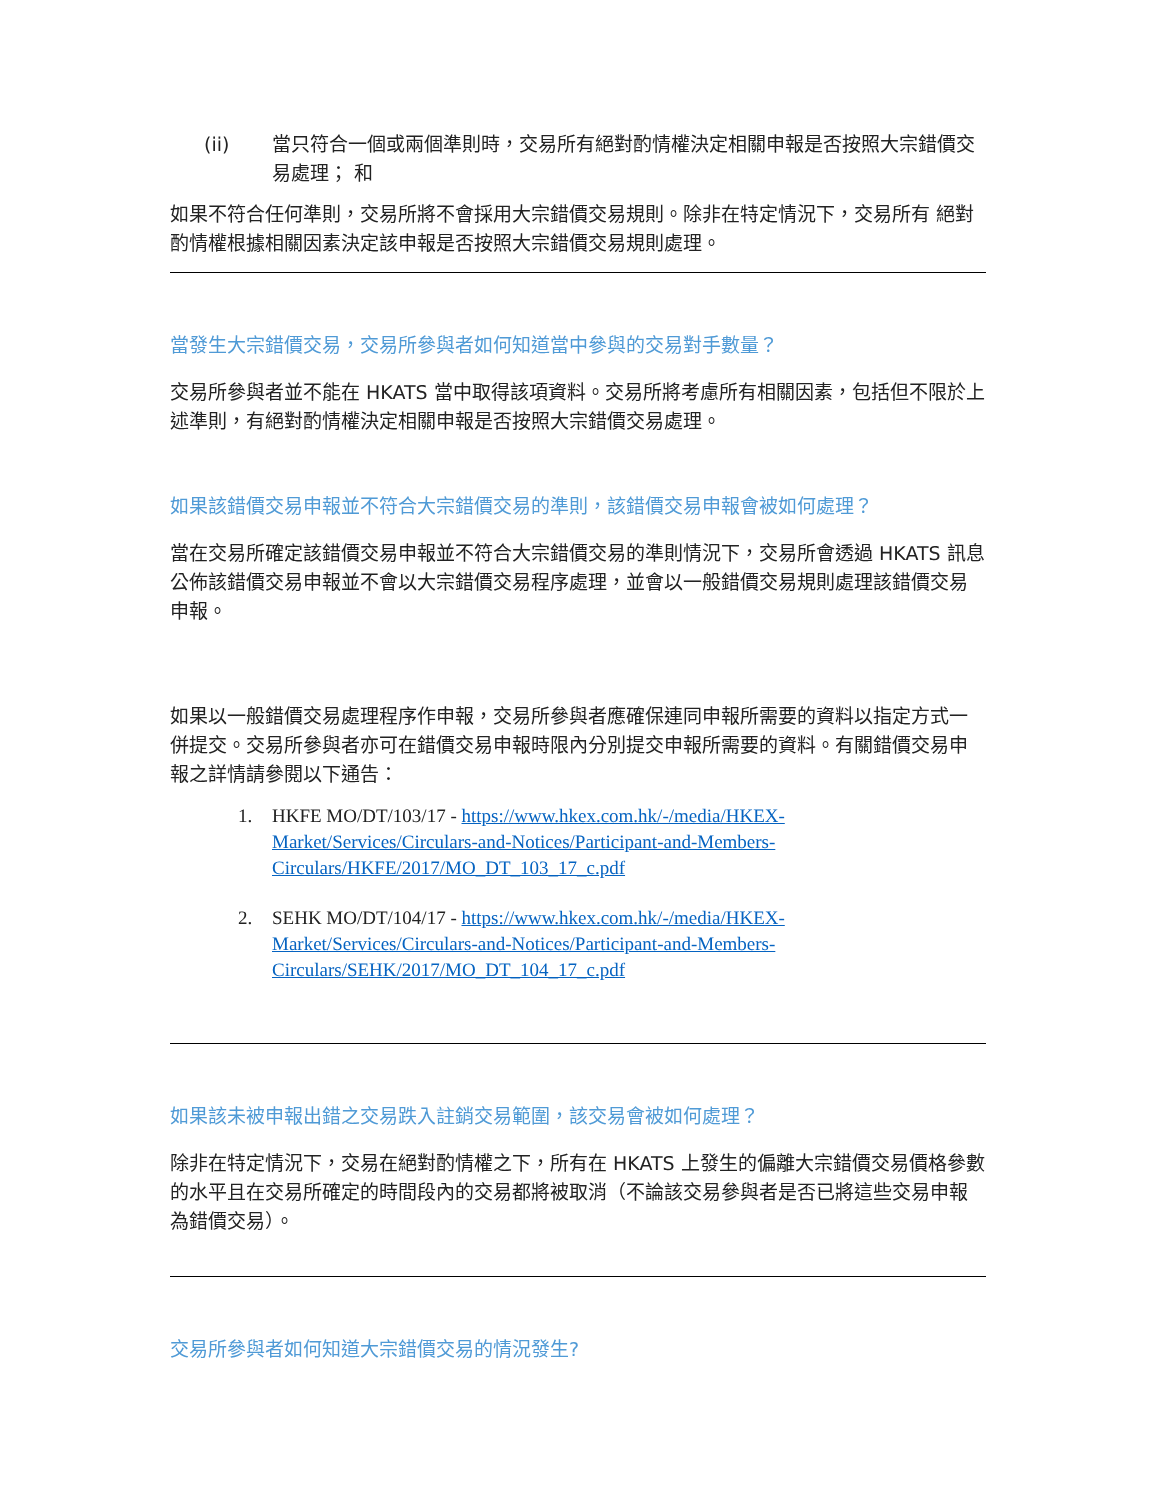(ii) 當只符合一個或兩個準則時，交易所有絕對酌情權決定相關申報是否按照大宗錯價交易處理； 和
如果不符合任何準則，交易所將不會採用大宗錯價交易規則。除非在特定情況下，交易所有 絕對酌情權根據相關因素決定該申報是否按照大宗錯價交易規則處理。
當發生大宗錯價交易，交易所參與者如何知道當中參與的交易對手數量？
交易所參與者並不能在 HKATS 當中取得該項資料。交易所將考慮所有相關因素，包括但不限於上述準則，有絕對酌情權決定相關申報是否按照大宗錯價交易處理。
如果該錯價交易申報並不符合大宗錯價交易的準則，該錯價交易申報會被如何處理？
當在交易所確定該錯價交易申報並不符合大宗錯價交易的準則情況下，交易所會透過 HKATS 訊息公佈該錯價交易申報並不會以大宗錯價交易程序處理，並會以一般錯價交易規則處理該錯價交易申報。
如果以一般錯價交易處理程序作申報，交易所參與者應確保連同申報所需要的資料以指定方式一併提交。交易所參與者亦可在錯價交易申報時限內分別提交申報所需要的資料。有關錯價交易申報之詳情請參閱以下通告：
1. HKFE MO/DT/103/17 - https://www.hkex.com.hk/-/media/HKEX-Market/Services/Circulars-and-Notices/Participant-and-Members-Circulars/HKFE/2017/MO_DT_103_17_c.pdf
2. SEHK MO/DT/104/17 - https://www.hkex.com.hk/-/media/HKEX-Market/Services/Circulars-and-Notices/Participant-and-Members-Circulars/SEHK/2017/MO_DT_104_17_c.pdf
如果該未被申報出錯之交易跌入註銷交易範圍，該交易會被如何處理？
除非在特定情況下，交易在絕對酌情權之下，所有在 HKATS 上發生的偏離大宗錯價交易價格參數的水平且在交易所確定的時間段內的交易都將被取消（不論該交易參與者是否已將這些交易申報為錯價交易）。
交易所參與者如何知道大宗錯價交易的情況發生?